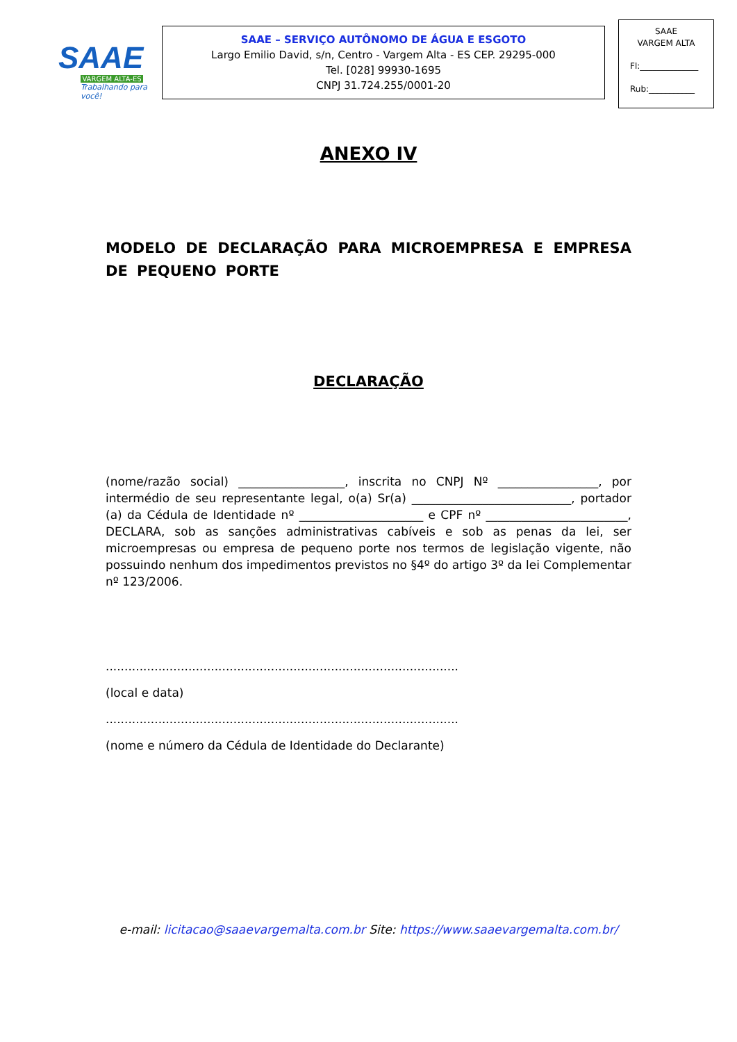SAAE
VARGEM ALTA-ES
Trabalhando para você!
SAAE – SERVIÇO AUTÔNOMO DE ÁGUA E ESGOTO
Largo Emilio David, s/n, Centro - Vargem Alta - ES CEP. 29295-000
Tel. [028] 99930-1695
CNPJ 31.724.255/0001-20
SAAE
VARGEM ALTA
Fl:______________
Rub:___________
ANEXO IV
MODELO DE DECLARAÇÃO PARA MICROEMPRESA E EMPRESA DE PEQUENO PORTE
DECLARAÇÃO
(nome/razão social) __________________, inscrita no CNPJ Nº _________________, por intermédio de seu representante legal, o(a) Sr(a) ___________________________, portador (a) da Cédula de Identidade nº _____________________ e CPF nº ________________________, DECLARA, sob as sanções administrativas cabíveis e sob as penas da lei, ser microempresas ou empresa de pequeno porte nos termos de legislação vigente, não possuindo nenhum dos impedimentos previstos no §4º do artigo 3º da lei Complementar nº 123/2006.
..............................................................................................
(local e data)
..............................................................................................
(nome e número da Cédula de Identidade do Declarante)
e-mail: licitacao@saaevargemalta.com.br Site: https://www.saaevargemalta.com.br/